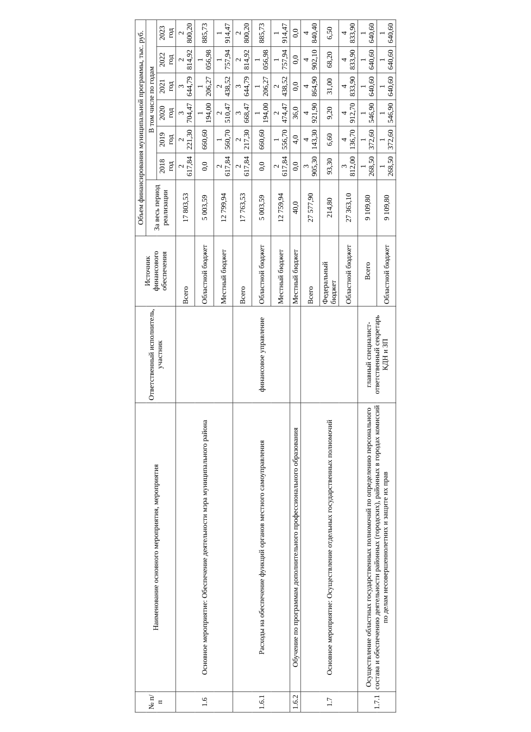| № п/п | Наименование основного мероприятия, мероприятия | Ответственный исполнитель, участник | Источник финансового обеспечения | Объем финансирования муниципальной программы, тыс. руб. | | | | | | |
| --- | --- | --- | --- | --- | --- | --- | --- | --- | --- | --- |
| | | | | За весь период реализации | В том числе по годам | | | | | |
| | | | | | 2018 год | 2019 год | 2020 год | 2021 год | 2022 год | 2023 год |
| 1.6 | Основное мероприятие: Обеспечение деятельности мэра муниципального района | | Всего | 17 803,53 | 2 617,84 | 2 221,30 | 3 704,47 | 3 644,79 | 2 814,92 | 2 800,20 |
| | | | Областной бюджет | 5 003,59 | 0,0 | 660,60 | 1 194,00 | 1 206,27 | 1 056,98 | 885,73 |
| | | | Местный бюджет | 12 799,94 | 2 617,84 | 1 560,70 | 2 510,47 | 2 438,52 | 1 757,94 | 1 914,47 |
| 1.6.1 | Расходы на обеспечение функций органов местного самоуправления | финансовое управление | Всего | 17 763,53 | 2 617,84 | 2 217,30 | 3 668,47 | 3 644,79 | 2 814,92 | 2 800,20 |
| | | | Областной бюджет | 5 003,59 | 0,0 | 660,60 | 1 194,00 | 1 206,27 | 1 056,98 | 885,73 |
| | | | Местный бюджет | 12 759,94 | 2 617,84 | 1 556,70 | 2 474,47 | 2 438,52 | 1 757,94 | 1 914,47 |
| 1.6.2 | Обучение по программам дополнительного профессионального образования | | Местный бюджет | 40,0 | 0,0 | 4,0 | 36,0 | 0,0 | 0,0 | 0,0 |
| 1.7 | Основное мероприятие: Осуществление отдельных государственных полномочий | | Всего | 27 577,90 | 3 905,30 | 4 143,30 | 4 921,90 | 4 864,90 | 4 902,10 | 4 840,40 |
| | | | Федеральный бюджет | 214,80 | 93,30 | 6,60 | 9,20 | 31,00 | 68,20 | 6,50 |
| | | | Областной бюджет | 27 363,10 | 3 812,00 | 4 136,70 | 4 912,70 | 4 833,90 | 4 833,90 | 4 833,90 |
| 1.7.1 | Осуществление областных государственных полномочий по определению персонального состава и обеспечению деятельности районных (городских), районных в городах комиссий по делам несовершеннолетних и защите их прав | главный специалист- ответственный секретарь КДН и ЗП | Всего | 9 109,80 | 1 268,50 | 1 372,60 | 1 546,90 | 1 640,60 | 1 640,60 | 1 640,60 |
| | | | Областной бюджет | 9 109,80 | 1 268,50 | 1 372,60 | 1 546,90 | 1 640,60 | 1 640,60 | 1 640,60 |